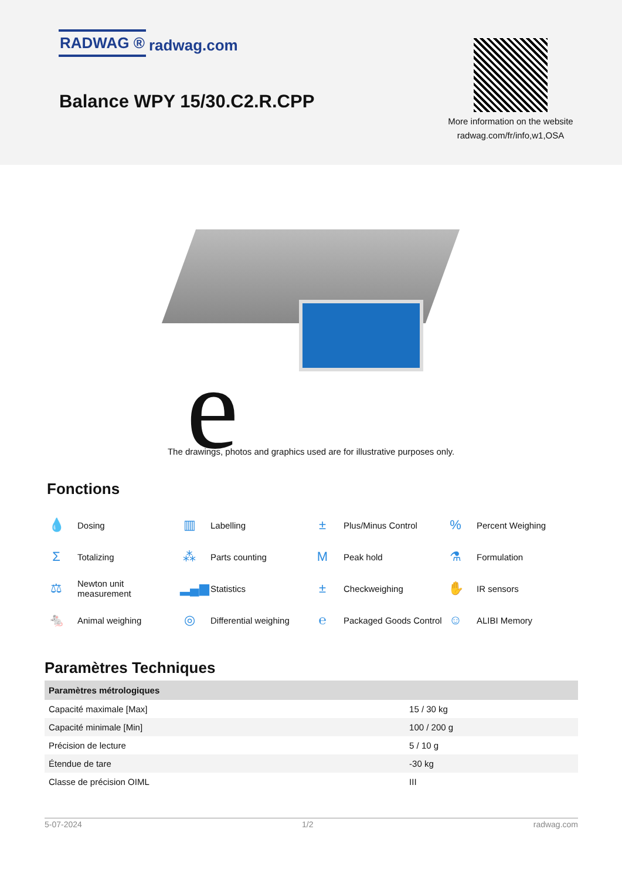RADWAG ® radwag.com
Balance WPY 15/30.C2.R.CPP
More information on the website radwag.com/fr/info,w1,OSA
e
The drawings, photos and graphics used are for illustrative purposes only.
Fonctions
💧 Dosing
▥ Labelling
± Plus/Minus Control
% Percent Weighing
Σ Totalizing
⁂ Parts counting
M Peak hold
⚗ Formulation
⚖ Newton unit
measurement
▂▄▆ Statistics
± Checkweighing
✋ IR sensors
🐁 Animal weighing
◎ Differential weighing
℮ Packaged Goods Control
☺ ALIBI Memory
Paramètres Techniques
| Paramètres métrologiques | |
| --- | --- |
| Capacité maximale [Max] | 15 / 30 kg |
| Capacité minimale [Min] | 100 / 200 g |
| Précision de lecture | 5 / 10 g |
| Étendue de tare | -30 kg |
| Classe de précision OIML | III |
5-07-2024 1/2 radwag.com